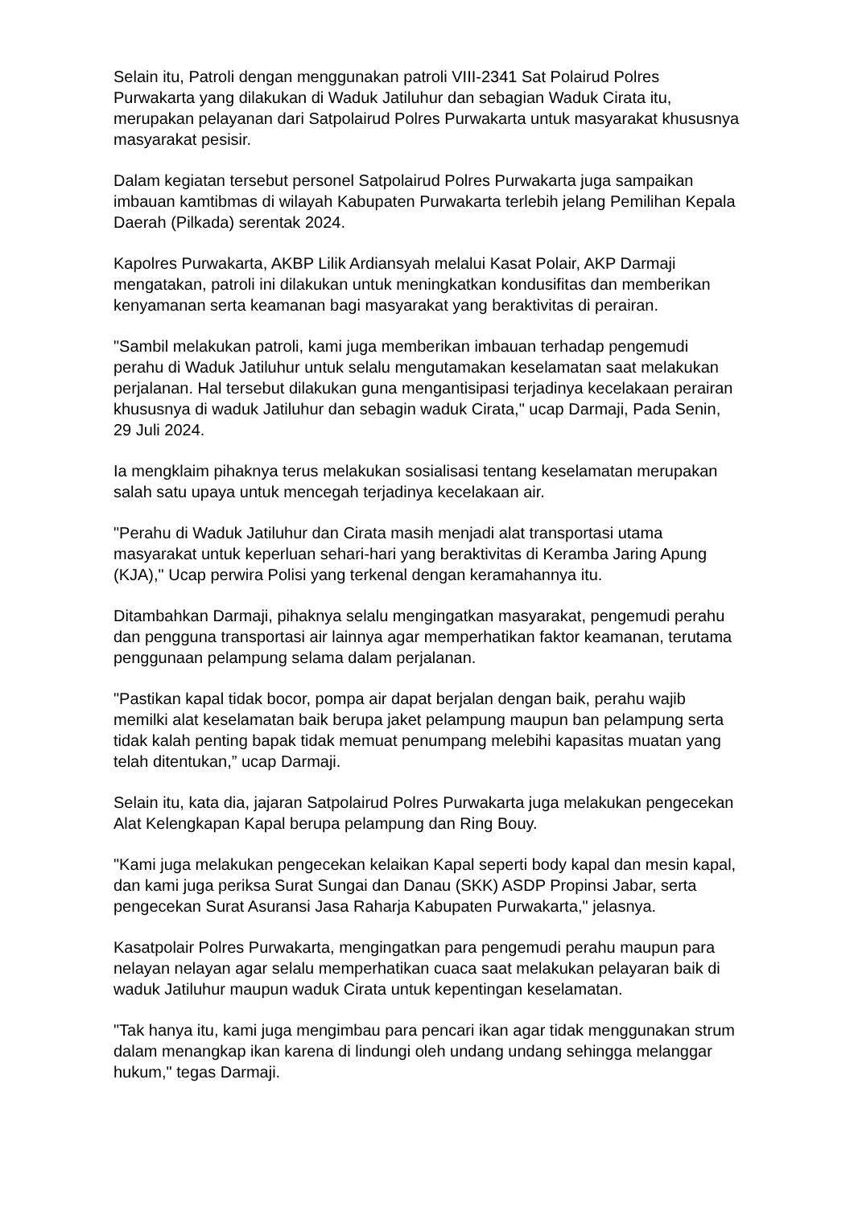Selain itu, Patroli dengan menggunakan patroli VIII-2341 Sat Polairud Polres Purwakarta yang dilakukan di Waduk Jatiluhur dan sebagian Waduk Cirata itu, merupakan pelayanan dari Satpolairud Polres Purwakarta untuk masyarakat khususnya masyarakat pesisir.
Dalam kegiatan tersebut personel Satpolairud Polres Purwakarta juga sampaikan imbauan kamtibmas di wilayah Kabupaten Purwakarta terlebih jelang Pemilihan Kepala Daerah (Pilkada) serentak 2024.
Kapolres Purwakarta, AKBP Lilik Ardiansyah melalui Kasat Polair, AKP Darmaji mengatakan, patroli ini dilakukan untuk meningkatkan kondusifitas dan memberikan kenyamanan serta keamanan bagi masyarakat yang beraktivitas di perairan.
"Sambil melakukan patroli, kami juga memberikan imbauan terhadap pengemudi perahu di Waduk Jatiluhur untuk selalu mengutamakan keselamatan saat melakukan perjalanan. Hal tersebut dilakukan guna mengantisipasi terjadinya kecelakaan perairan khususnya di waduk Jatiluhur dan sebagin waduk Cirata," ucap Darmaji, Pada Senin, 29 Juli 2024.
Ia mengklaim pihaknya terus melakukan sosialisasi tentang keselamatan merupakan salah satu upaya untuk mencegah terjadinya kecelakaan air.
"Perahu di Waduk Jatiluhur dan Cirata masih menjadi alat transportasi utama masyarakat untuk keperluan sehari-hari yang beraktivitas di Keramba Jaring Apung (KJA)," Ucap perwira Polisi yang terkenal dengan keramahannya itu.
Ditambahkan Darmaji, pihaknya selalu mengingatkan masyarakat, pengemudi perahu dan pengguna transportasi air lainnya agar memperhatikan faktor keamanan, terutama penggunaan pelampung selama dalam perjalanan.
"Pastikan kapal tidak bocor, pompa air dapat berjalan dengan baik, perahu wajib memilki alat keselamatan baik berupa jaket pelampung maupun ban pelampung serta tidak kalah penting bapak tidak memuat penumpang melebihi kapasitas muatan yang telah ditentukan,” ucap Darmaji.
Selain itu, kata dia, jajaran Satpolairud Polres Purwakarta juga melakukan pengecekan Alat Kelengkapan Kapal berupa pelampung dan Ring Bouy.
"Kami juga melakukan pengecekan kelaikan Kapal seperti body kapal dan mesin kapal, dan kami juga periksa Surat Sungai dan Danau (SKK) ASDP Propinsi Jabar, serta pengecekan Surat Asuransi Jasa Raharja Kabupaten Purwakarta," jelasnya.
Kasatpolair Polres Purwakarta, mengingatkan para pengemudi perahu maupun para nelayan nelayan agar selalu memperhatikan cuaca saat melakukan pelayaran baik di waduk Jatiluhur maupun waduk Cirata untuk kepentingan keselamatan.
"Tak hanya itu, kami juga mengimbau para pencari ikan agar tidak menggunakan strum dalam menangkap ikan karena di lindungi oleh undang undang sehingga melanggar hukum," tegas Darmaji.